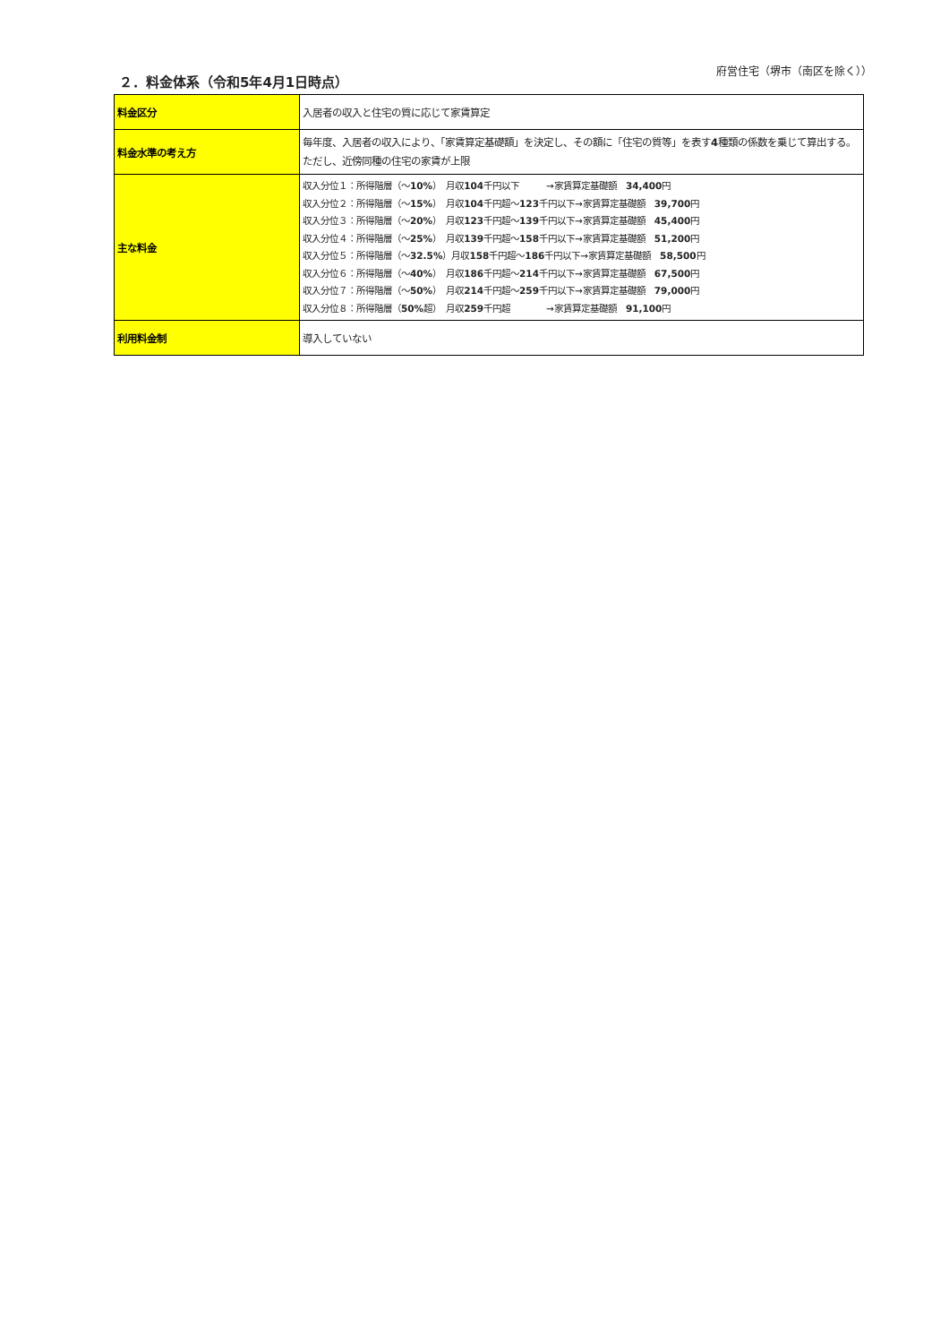府営住宅（堺市（南区を除く））
２．料金体系（令和5年4月1日時点）
| 料金区分 | 入居者の収入と住宅の質に応じて家賃算定 |
| 料金水準の考え方 | 毎年度、入居者の収入により、「家賃算定基礎額」を決定し、その額に「住宅の質等」を表す 4 種類の係数を乗じて算出する。ただし、近傍同種の住宅の家賃が上限 |
| 主な料金 | 収入分位１：所得階層（～ 10% ） 月収 104 千円以下 →家賃算定基礎額 34,400 円 収入分位２：所得階層（～ 15% ） 月収 104 千円超～ 123 千円以下→家賃算定基礎額 39,700 円 収入分位３：所得階層（～ 20% ） 月収 123 千円超～ 139 千円以下→家賃算定基礎額 45,400 円 収入分位４：所得階層（～ 25% ） 月収 139 千円超～ 158 千円以下→家賃算定基礎額 51,200 円 収入分位５：所得階層（～ 32.5% ）月収 158 千円超～ 186 千円以下→家賃算定基礎額 58,500 円 収入分位６：所得階層（～ 40% ） 月収 186 千円超～ 214 千円以下→家賃算定基礎額 67,500 円 収入分位７：所得階層（～ 50% ） 月収 214 千円超～ 259 千円以下→家賃算定基礎額 79,000 円 収入分位８：所得階層（ 50% 超） 月収 259 千円超 →家賃算定基礎額 91,100 円 |
| 利用料金制 | 導入していない |